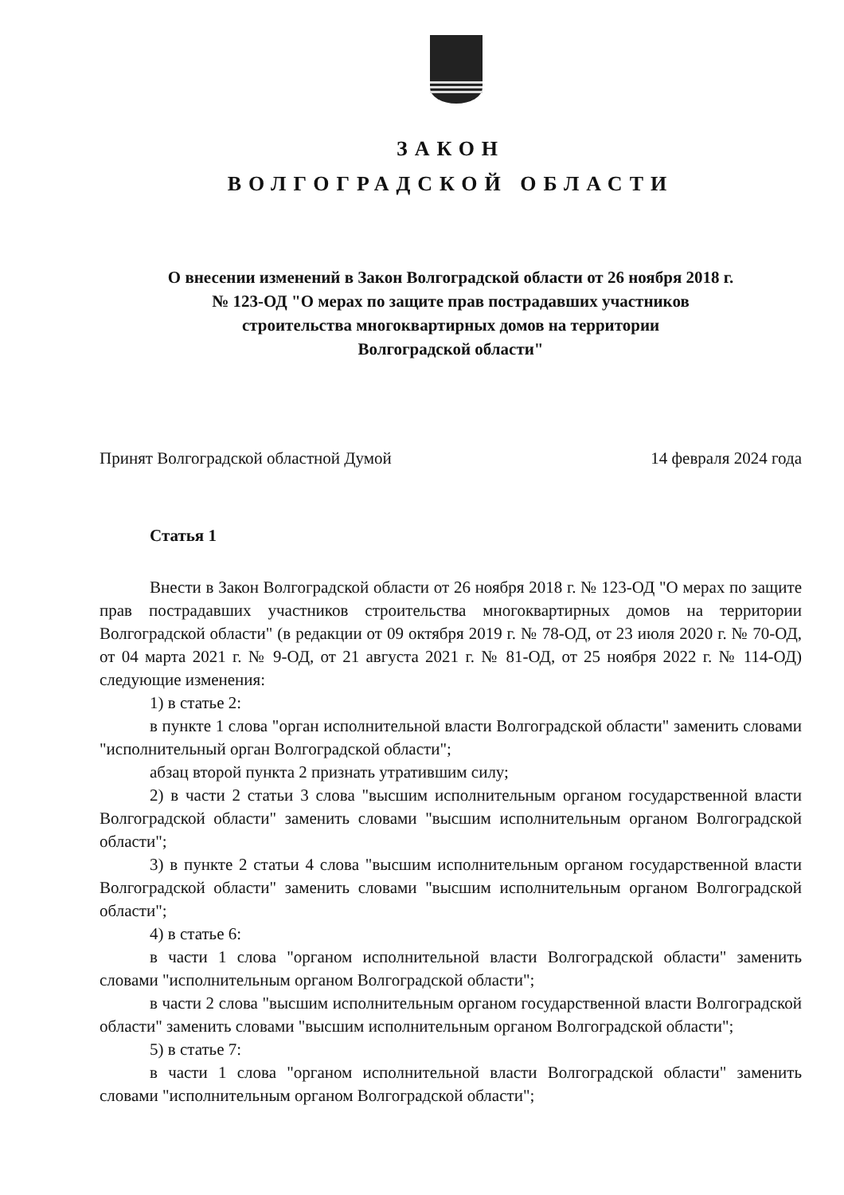ЗАКОН
ВОЛГОГРАДСКОЙ ОБЛАСТИ
О внесении изменений в Закон Волгоградской области от 26 ноября 2018 г.
№ 123-ОД "О мерах по защите прав пострадавших участников
строительства многоквартирных домов на территории
Волгоградской области"
Принят Волгоградской областной Думой 14 февраля 2024 года
Статья 1
Внести в Закон Волгоградской области от 26 ноября 2018 г. № 123-ОД "О мерах по защите прав пострадавших участников строительства многоквартирных домов на территории Волгоградской области" (в редакции от 09 октября 2019 г. № 78-ОД, от 23 июля 2020 г. № 70-ОД, от 04 марта 2021 г. № 9-ОД, от 21 августа 2021 г. № 81-ОД, от 25 ноября 2022 г. № 114-ОД) следующие изменения:
1) в статье 2:
в пункте 1 слова "орган исполнительной власти Волгоградской области" заменить словами "исполнительный орган Волгоградской области";
абзац второй пункта 2 признать утратившим силу;
2) в части 2 статьи 3 слова "высшим исполнительным органом государственной власти Волгоградской области" заменить словами "высшим исполнительным органом Волгоградской области";
3) в пункте 2 статьи 4 слова "высшим исполнительным органом государственной власти Волгоградской области" заменить словами "высшим исполнительным органом Волгоградской области";
4) в статье 6:
в части 1 слова "органом исполнительной власти Волгоградской области" заменить словами "исполнительным органом Волгоградской области";
в части 2 слова "высшим исполнительным органом государственной власти Волгоградской области" заменить словами "высшим исполнительным органом Волгоградской области";
5) в статье 7:
в части 1 слова "органом исполнительной власти Волгоградской области" заменить словами "исполнительным органом Волгоградской области";